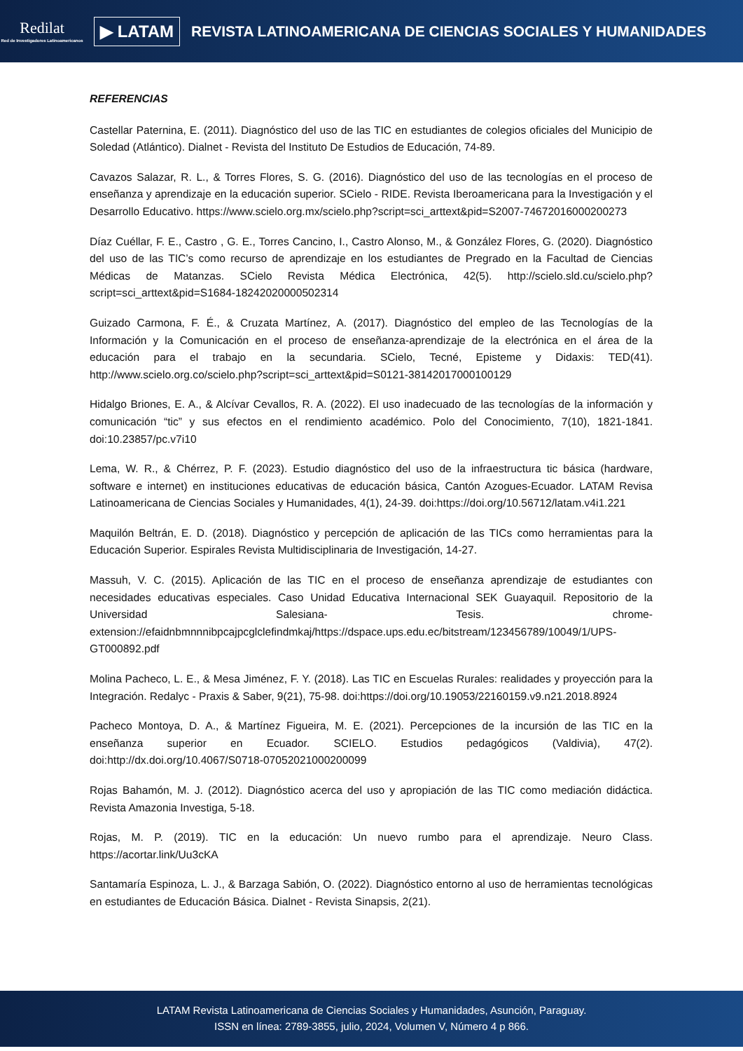Redilat
Red de Investigadores Latinoamericanos
▶ LATAM
REVISTA LATINOAMERICANA DE CIENCIAS SOCIALES Y HUMANIDADES
REFERENCIAS
Castellar Paternina, E. (2011). Diagnóstico del uso de las TIC en estudiantes de colegios oficiales del Municipio de Soledad (Atlántico). Dialnet - Revista del Instituto De Estudios de Educación, 74-89.
Cavazos Salazar, R. L., & Torres Flores, S. G. (2016). Diagnóstico del uso de las tecnologías en el proceso de enseñanza y aprendizaje en la educación superior. SCielo - RIDE. Revista Iberoamericana para la Investigación y el Desarrollo Educativo. https://www.scielo.org.mx/scielo.php?script=sci_arttext&pid=S2007-74672016000200273
Díaz Cuéllar, F. E., Castro , G. E., Torres Cancino, I., Castro Alonso, M., & González Flores, G. (2020). Diagnóstico del uso de las TIC’s como recurso de aprendizaje en los estudiantes de Pregrado en la Facultad de Ciencias Médicas de Matanzas. SCielo Revista Médica Electrónica, 42(5). http://scielo.sld.cu/scielo.php?script=sci_arttext&pid=S1684-18242020000502314
Guizado Carmona, F. É., & Cruzata Martínez, A. (2017). Diagnóstico del empleo de las Tecnologías de la Información y la Comunicación en el proceso de enseñanza-aprendizaje de la electrónica en el área de la educación para el trabajo en la secundaria. SCielo, Tecné, Episteme y Didaxis: TED(41). http://www.scielo.org.co/scielo.php?script=sci_arttext&pid=S0121-38142017000100129
Hidalgo Briones, E. A., & Alcívar Cevallos, R. A. (2022). El uso inadecuado de las tecnologías de la información y comunicación “tic” y sus efectos en el rendimiento académico. Polo del Conocimiento, 7(10), 1821-1841. doi:10.23857/pc.v7i10
Lema, W. R., & Chérrez, P. F. (2023). Estudio diagnóstico del uso de la infraestructura tic básica (hardware, software e internet) en instituciones educativas de educación básica, Cantón Azogues-Ecuador. LATAM Revisa Latinoamericana de Ciencias Sociales y Humanidades, 4(1), 24-39. doi:https://doi.org/10.56712/latam.v4i1.221
Maquilón Beltrán, E. D. (2018). Diagnóstico y percepción de aplicación de las TICs como herramientas para la Educación Superior. Espirales Revista Multidisciplinaria de Investigación, 14-27.
Massuh, V. C. (2015). Aplicación de las TIC en el proceso de enseñanza aprendizaje de estudiantes con necesidades educativas especiales. Caso Unidad Educativa Internacional SEK Guayaquil. Repositorio de la Universidad Salesiana- Tesis. chrome-extension://efaidnbmnnnibpcajpcglclefindmkaj/https://dspace.ups.edu.ec/bitstream/123456789/10049/1/UPS-GT000892.pdf
Molina Pacheco, L. E., & Mesa Jiménez, F. Y. (2018). Las TIC en Escuelas Rurales: realidades y proyección para la Integración. Redalyc - Praxis & Saber, 9(21), 75-98. doi:https://doi.org/10.19053/22160159.v9.n21.2018.8924
Pacheco Montoya, D. A., & Martínez Figueira, M. E. (2021). Percepciones de la incursión de las TIC en la enseñanza superior en Ecuador. SCIELO. Estudios pedagógicos (Valdivia), 47(2). doi:http://dx.doi.org/10.4067/S0718-07052021000200099
Rojas Bahamón, M. J. (2012). Diagnóstico acerca del uso y apropiación de las TIC como mediación didáctica. Revista Amazonia Investiga, 5-18.
Rojas, M. P. (2019). TIC en la educación: Un nuevo rumbo para el aprendizaje. Neuro Class. https://acortar.link/Uu3cKA
Santamaría Espinoza, L. J., & Barzaga Sabión, O. (2022). Diagnóstico entorno al uso de herramientas tecnológicas en estudiantes de Educación Básica. Dialnet - Revista Sinapsis, 2(21).
LATAM Revista Latinoamericana de Ciencias Sociales y Humanidades, Asunción, Paraguay.
ISSN en línea: 2789-3855, julio, 2024, Volumen V, Número 4 p 866.